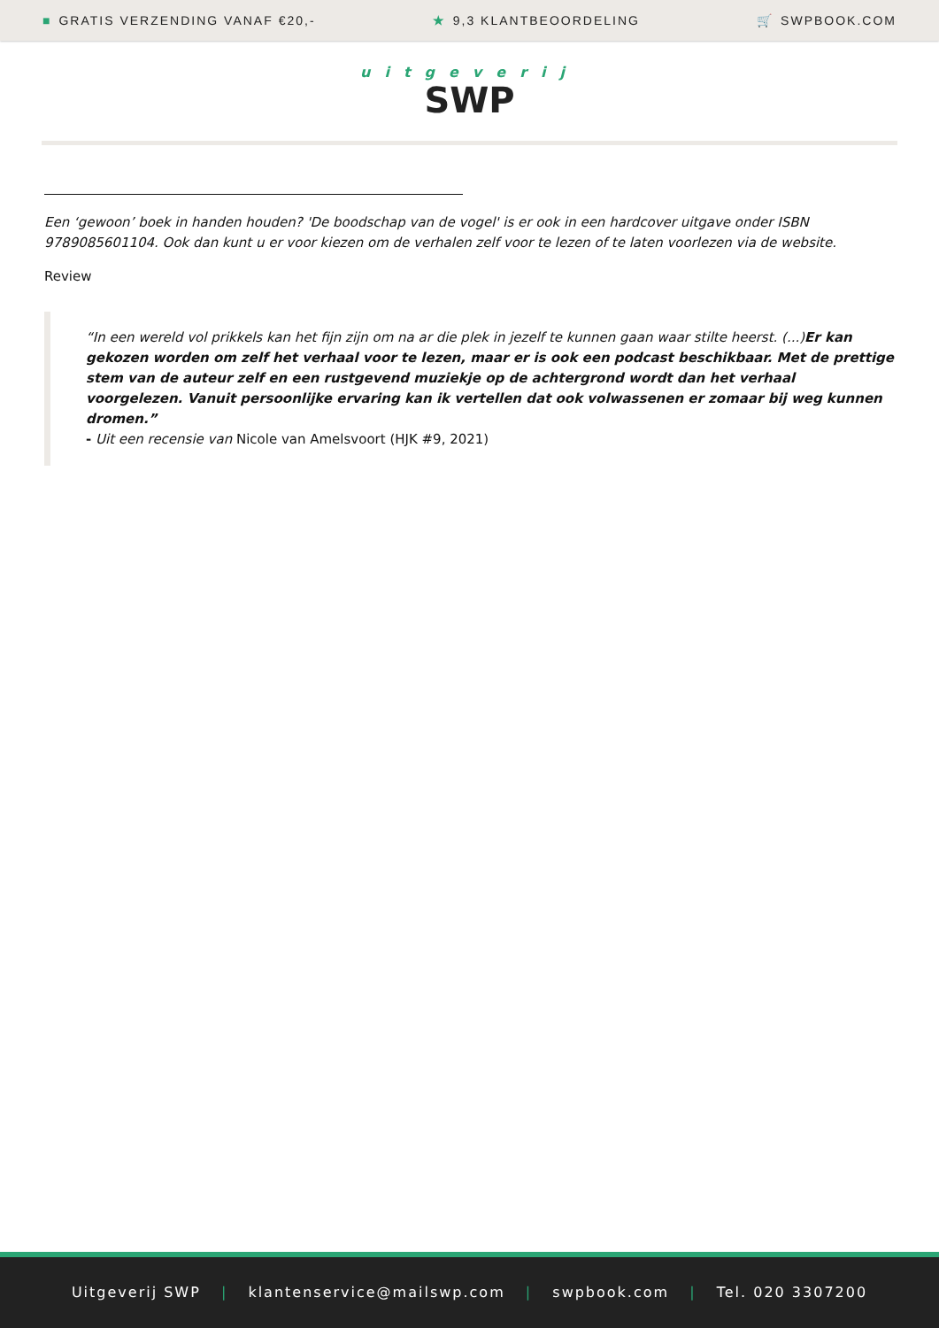■ GRATIS VERZENDING VANAF €20,- ★ 9,3 KLANTBEOORDELING 🛒 SWPBOOK.COM
uitgeverij
SWP
Een ‘gewoon’ boek in handen houden? 'De boodschap van de vogel' is er ook in een hardcover uitgave onder ISBN 9789085601104. Ook dan kunt u er voor kiezen om de verhalen zelf voor te lezen of te laten voorlezen via de website.
Review
“In een wereld vol prikkels kan het fijn zijn om na ar die plek in jezelf te kunnen gaan waar stilte heerst. (...)Er kan gekozen worden om zelf het verhaal voor te lezen, maar er is ook een podcast beschikbaar. Met de prettige stem van de auteur zelf en een rustgevend muziekje op de achtergrond wordt dan het verhaal voorgelezen. Vanuit persoonlijke ervaring kan ik vertellen dat ook volwassenen er zomaar bij weg kunnen dromen.”
- Uit een recensie van Nicole van Amelsvoort (HJK #9, 2021)
Uitgeverij SWP | klantenservice@mailswp.com | swpbook.com | Tel. 020 3307200